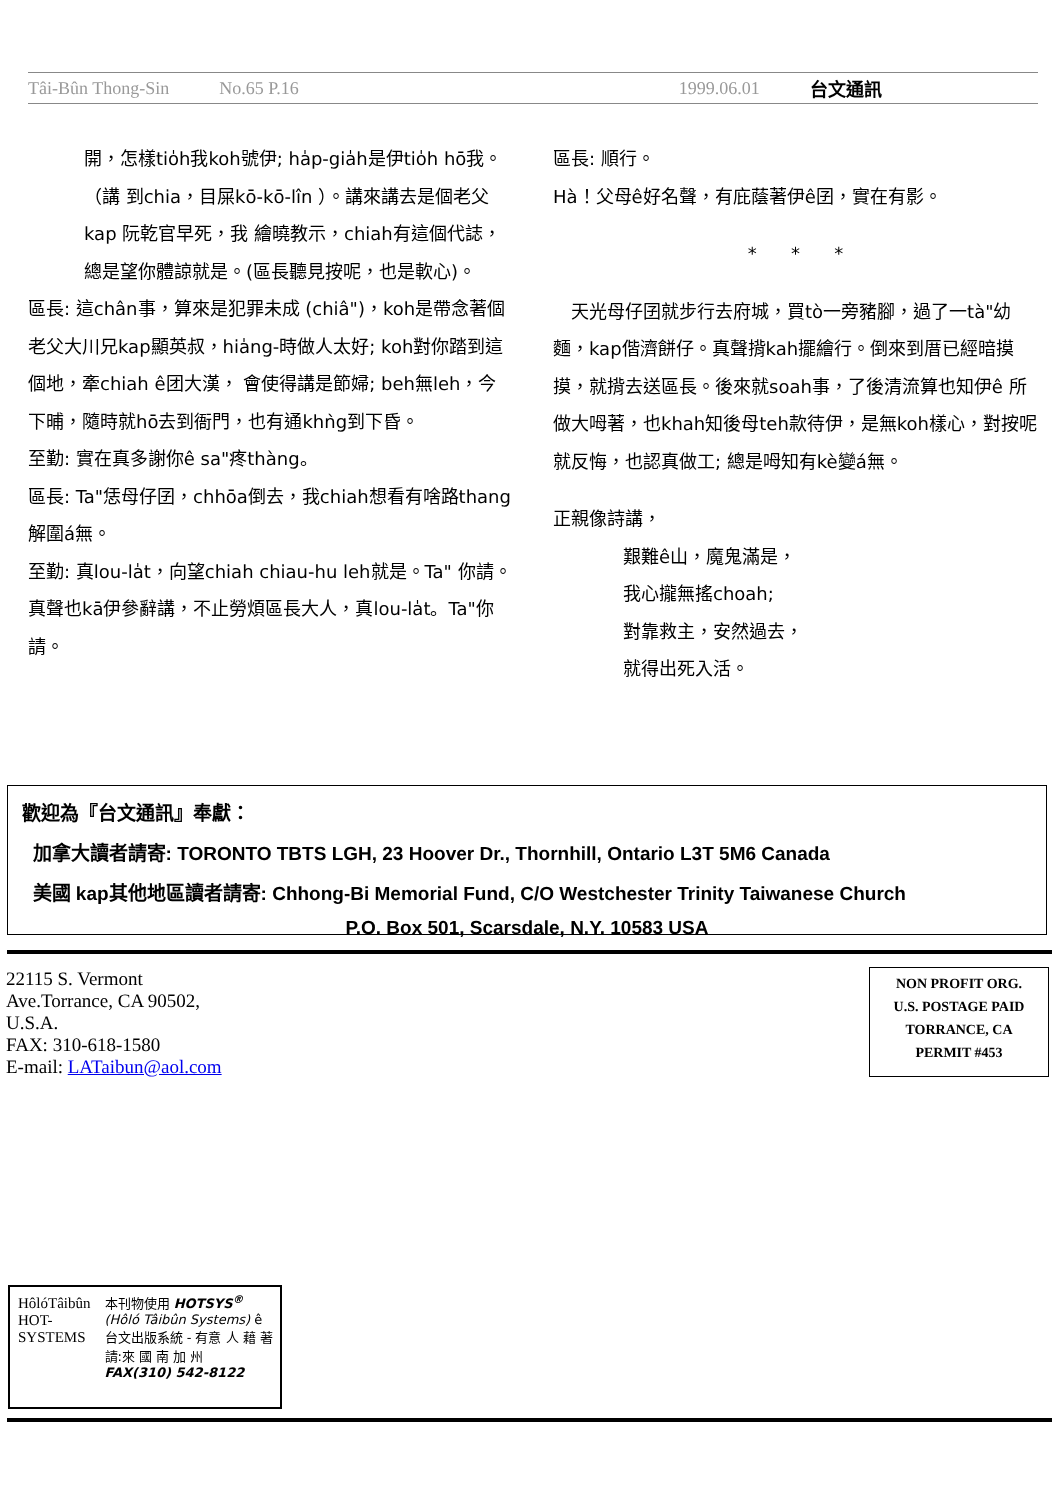Tâi-Bûn Thong-Sin No.65 P.16 1999.06.01 台文通訊
開，怎樣tio̍h我koh號伊; ha̍p-gia̍h是伊tio̍h hō我。（講 到chia，目屎kō-kō-lîn ）。講來講去是個老父kap 阮乾官早死，我 繪曉教示，chiah有這個代誌，總是望你體諒就是。(區長聽見按呢，也是軟心)。
區長: 這chân事，算來是犯罪未成 (chiâ")，koh是帶念著個老父大川兄kap顯英叔，hia̍ng-時做人太好; koh對你踏到這個地，牽chiah ê团大漢， 會使得講是節婦; beh無leh，今下晡，隨時就hō去到衙門，也有通khǹg到下昏。
至勤: 實在真多謝你ê sa"疼thàng。
區長: Ta"恁母仔囝，chhōa倒去，我chiah想看有啥路thang解圍á無。
至勤: 真lou-la̍t，向望chiah chiau-hu leh就是。Ta" 你請。真聲也kā伊參辭講，不止勞煩區長大人，真lou-la̍t。Ta"你請。
區長: 順行。
Hà！父母ê好名聲，有庇蔭著伊ê囝，實在有影。
* * *
　天光母仔囝就步行去府城，買tò一旁豬腳，過了一tà"幼麵，kap偕濟餅仔。真聲揹kah擺繪行。倒來到厝已經暗摸摸，就揹去送區長。後來就soah事，了後清流算也知伊ê 所做大呣著，也khah知後母teh款待伊，是無koh樣心，對按呢就反悔，也認真做工; 總是呣知有kè變á無。
正親像詩講，
艱難ê山，魔鬼滿是，
我心攏無搖choah;
對靠救主，安然過去，
就得出死入活。
歡迎為『台文通訊』奉獻：
加拿大讀者請寄: TORONTO TBTS LGH, 23 Hoover Dr., Thornhill, Ontario L3T 5M6 Canada
美國 kap其他地區讀者請寄: Chhong-Bi Memorial Fund, C/O Westchester Trinity Taiwanese Church
P.O. Box 501, Scarsdale, N.Y. 10583 USA
22115 S. Vermont
Ave.Torrance, CA 90502,
U.S.A.
FAX: 310-618-1580
E-mail: LATaibun@aol.com
NON PROFIT ORG.
U.S. POSTAGE PAID
TORRANCE, CA
PERMIT #453
HôlóTâibûn HOT-SYSTEMS
本刊物使用 HOTSYS<sup>®</sup> (Hôló Tâibûn Systems) ê 台文出版系統 - 有意 人 藉 著 請:來 國 南 加 州 FAX(310) 542-8122